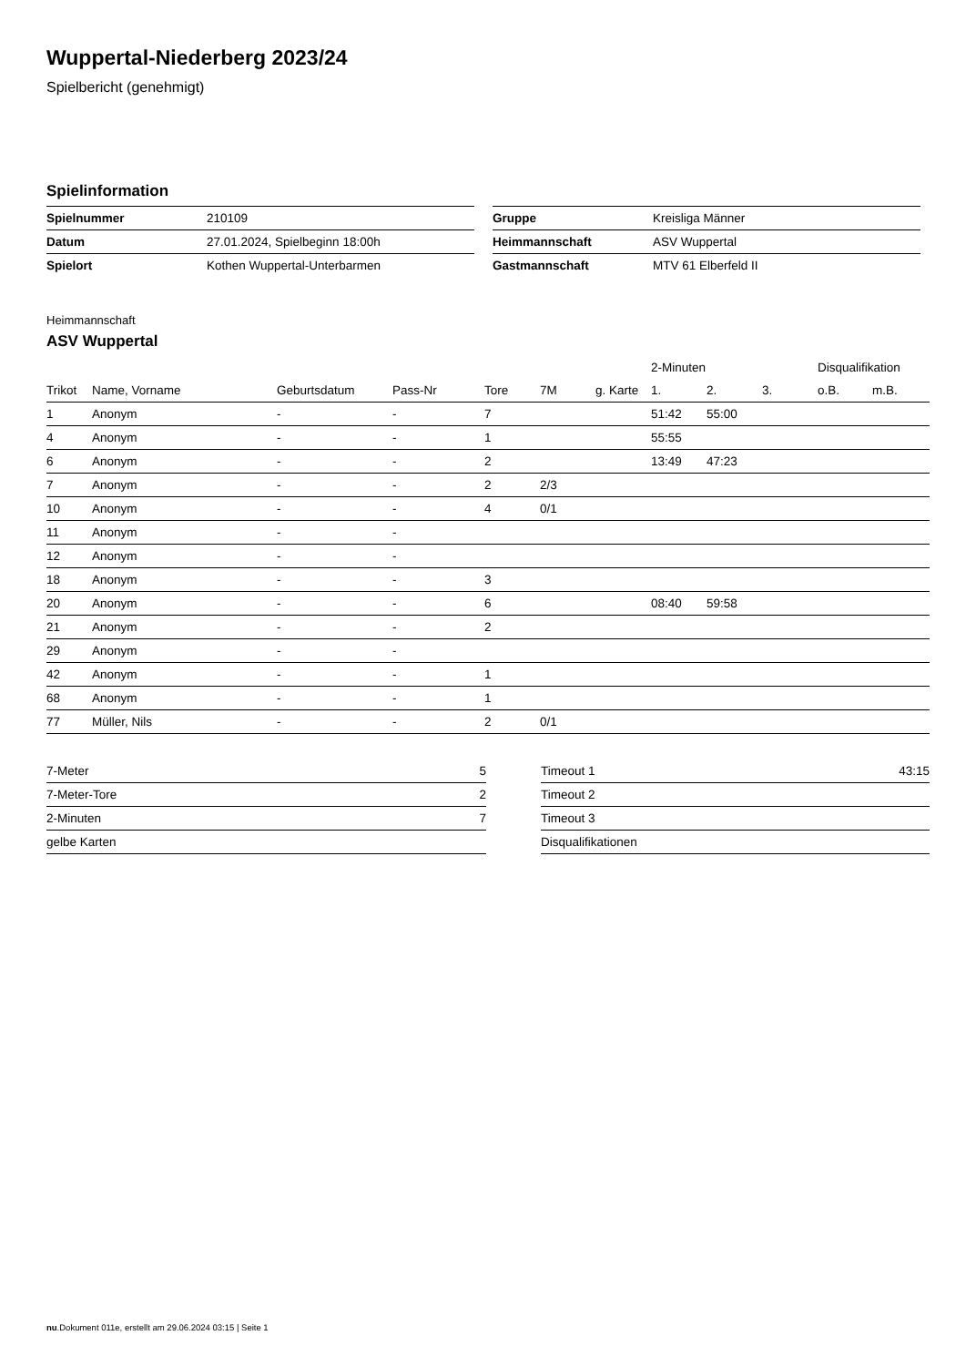Wuppertal-Niederberg 2023/24
Spielbericht (genehmigt)
Spielinformation
| Spielnummer | 210109 |
| Datum | 27.01.2024, Spielbeginn 18:00h |
| Spielort | Kothen Wuppertal-Unterbarmen |
| Gruppe | Kreisliga Männer |
| Heimmannschaft | ASV Wuppertal |
| Gastmannschaft | MTV 61 Elberfeld II |
Heimmannschaft
ASV Wuppertal
| | | | | | | | 2-Minuten | | | Disqualifikation | |
| --- | --- | --- | --- | --- | --- | --- | --- | --- | --- | --- | --- |
| Trikot | Name, Vorname | Geburtsdatum | Pass-Nr | Tore | 7M | g. Karte | 1. | 2. | 3. | o.B. | m.B. |
| 1 | Anonym | - | - | 7 | | | 51:42 | 55:00 | | | |
| 4 | Anonym | - | - | 1 | | | 55:55 | | | | |
| 6 | Anonym | - | - | 2 | | | 13:49 | 47:23 | | | |
| 7 | Anonym | - | - | 2 | 2/3 | | | | | | |
| 10 | Anonym | - | - | 4 | 0/1 | | | | | | |
| 11 | Anonym | - | - | | | | | | | | |
| 12 | Anonym | - | - | | | | | | | | |
| 18 | Anonym | - | - | 3 | | | | | | | |
| 20 | Anonym | - | - | 6 | | | 08:40 | 59:58 | | | |
| 21 | Anonym | - | - | 2 | | | | | | | |
| 29 | Anonym | - | - | | | | | | | | |
| 42 | Anonym | - | - | 1 | | | | | | | |
| 68 | Anonym | - | - | 1 | | | | | | | |
| 77 | Müller, Nils | - | - | 2 | 0/1 | | | | | | |
| 7-Meter | 5 |
| 7-Meter-Tore | 2 |
| 2-Minuten | 7 |
| gelbe Karten | |
| Timeout 1 | 43:15 |
| Timeout 2 | |
| Timeout 3 | |
| Disqualifikationen | |
nu.Dokument 011e, erstellt am 29.06.2024 03:15 | Seite 1